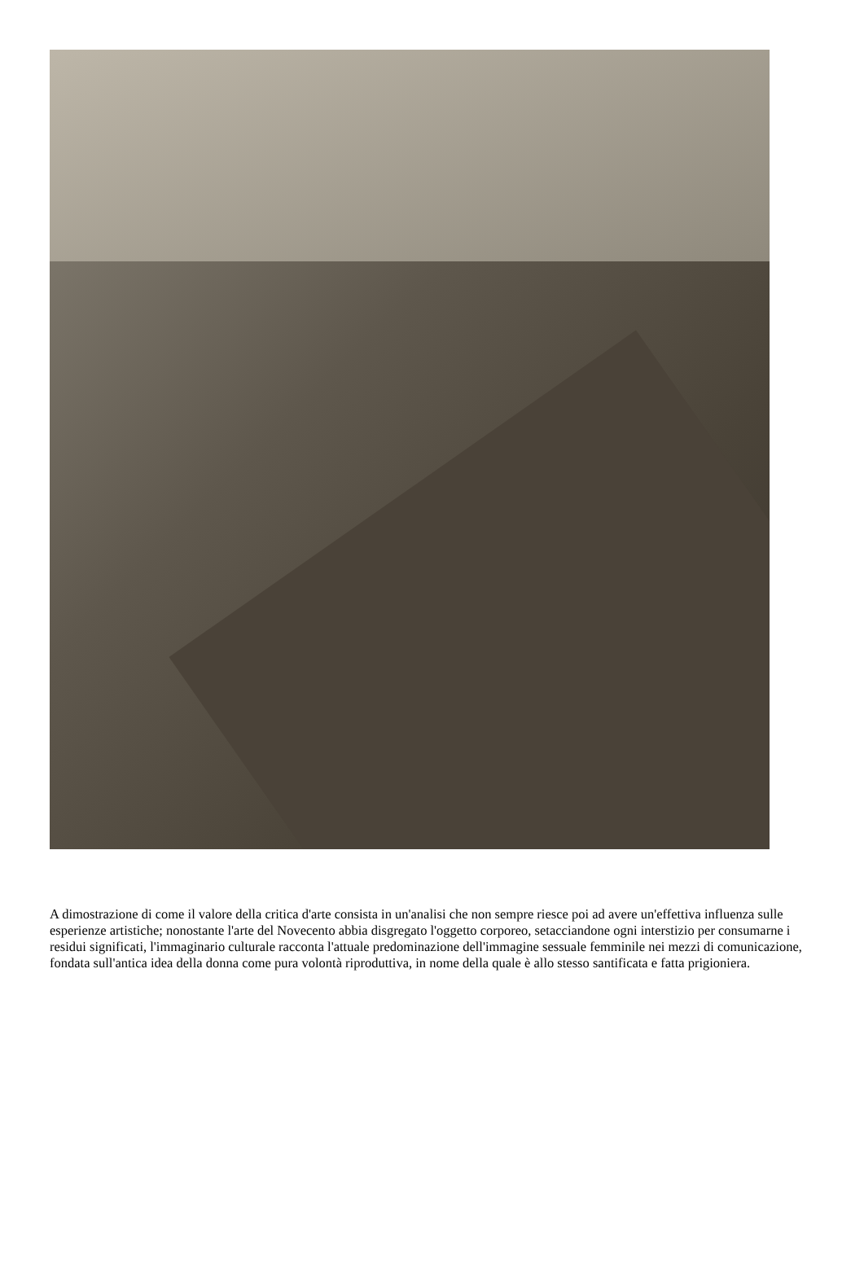A dimostrazione di come il valore della critica d'arte consista in un'analisi che non sempre riesce poi ad avere un'effettiva influenza sulle esperienze artistiche; nonostante l'arte del Novecento abbia disgregato l'oggetto corporeo, setacciandone ogni interstizio per consumarne i residui significati, l'immaginario culturale racconta l'attuale predominazione dell'immagine sessuale femminile nei mezzi di comunicazione, fondata sull'antica idea della donna come pura volontà riproduttiva, in nome della quale è allo stesso santificata e fatta prigioniera.